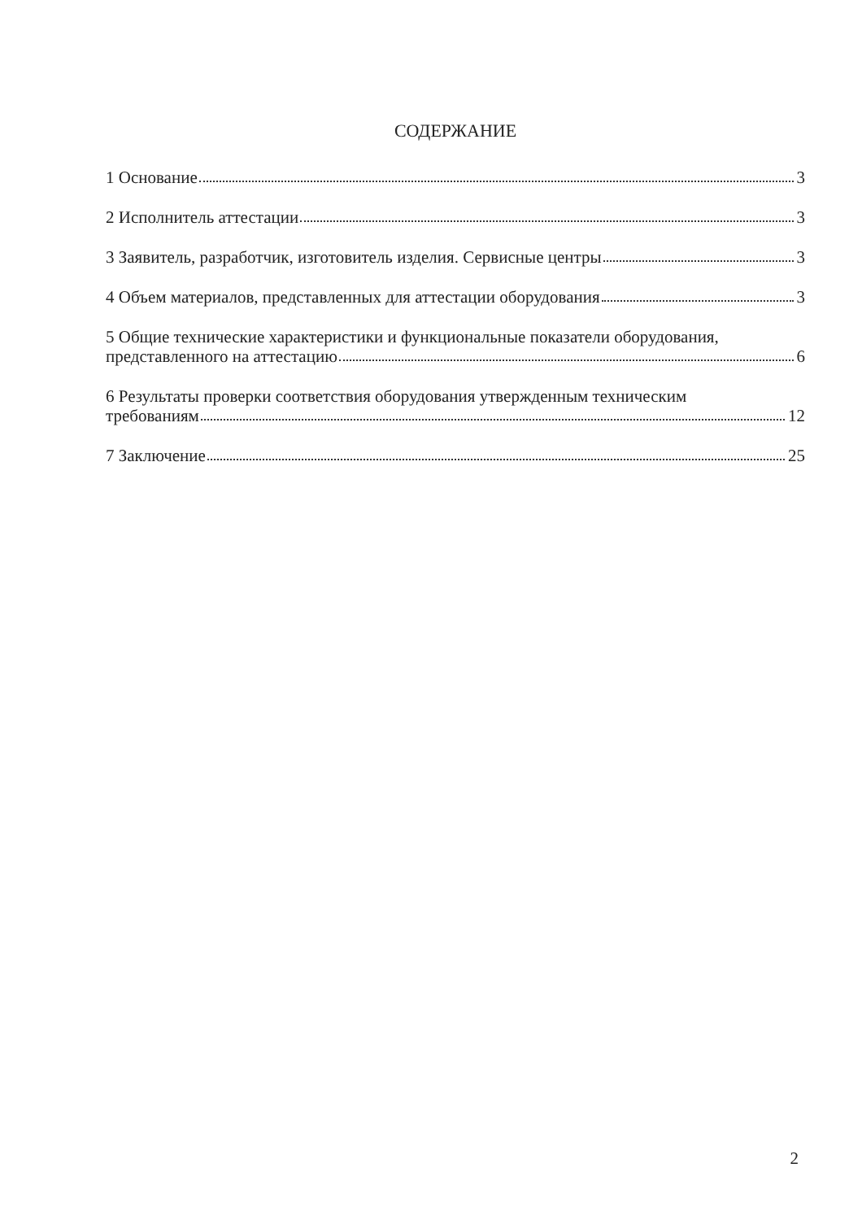СОДЕРЖАНИЕ
1 Основание 3
2 Исполнитель аттестации 3
3 Заявитель, разработчик, изготовитель изделия. Сервисные центры 3
4 Объем материалов, представленных для аттестации оборудования 3
5 Общие технические характеристики и функциональные показатели оборудования,
представленного на аттестацию 6
6 Результаты проверки соответствия оборудования утвержденным техническим
требованиям 12
7 Заключение 25
2